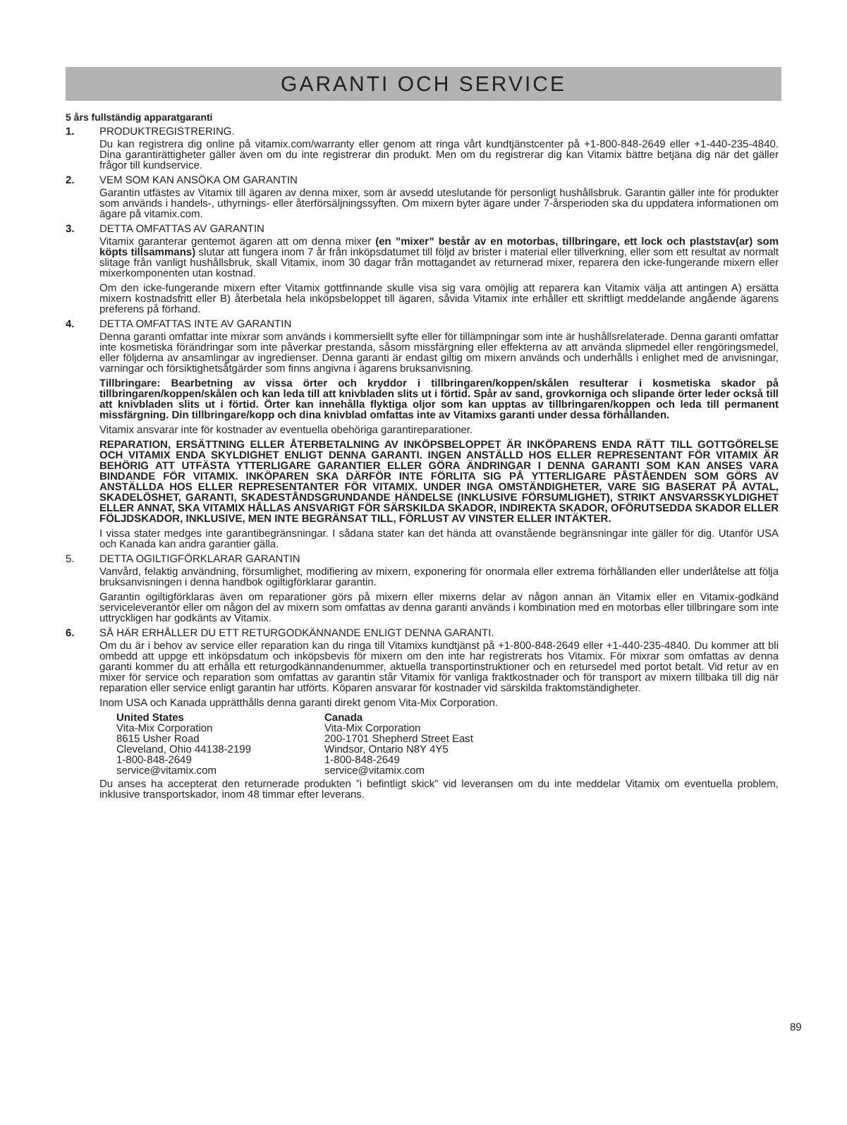GARANTI OCH SERVICE
5 års fullständig apparatgaranti
1. PRODUKTREGISTRERING.
Du kan registrera dig online på vitamix.com/warranty eller genom att ringa vårt kundtjänstcenter på +1-800-848-2649 eller +1-440-235-4840. Dina garantirättigheter gäller även om du inte registrerar din produkt. Men om du registrerar dig kan Vitamix bättre betjäna dig när det gäller frågor till kundservice.
2. VEM SOM KAN ANSÖKA OM GARANTIN
Garantin utfästes av Vitamix till ägaren av denna mixer, som är avsedd uteslutande för personligt hushållsbruk. Garantin gäller inte för produkter som används i handels-, uthyrnings- eller återförsäljningssyften. Om mixern byter ägare under 7-årsperioden ska du uppdatera informationen om ägare på vitamix.com.
3. DETTA OMFATTAS AV GARANTIN
Vitamix garanterar gentemot ägaren att om denna mixer (en ”mixer” består av en motorbas, tillbringare, ett lock och plaststav(ar) som köpts tillsammans) slutar att fungera inom 7 år från inköpsdatumet till följd av brister i material eller tillverkning, eller som ett resultat av normalt slitage från vanligt hushållsbruk, skall Vitamix, inom 30 dagar från mottagandet av returnerad mixer, reparera den icke-fungerande mixern eller mixerkomponenten utan kostnad.
Om den icke-fungerande mixern efter Vitamix gottfinnande skulle visa sig vara omöjlig att reparera kan Vitamix välja att antingen A) ersätta mixern kostnadsfritt eller B) återbetala hela inköpsbeloppet till ägaren, såvida Vitamix inte erhåller ett skriftligt meddelande angående ägarens preferens på förhand.
4. DETTA OMFATTAS INTE AV GARANTIN
Denna garanti omfattar inte mixrar som används i kommersiellt syfte eller för tillämpningar som inte är hushållsrelaterade. Denna garanti omfattar inte kosmetiska förändringar som inte påverkar prestanda, såsom missfärgning eller effekterna av att använda slipmedel eller rengöringsmedel, eller följderna av ansamlingar av ingredienser. Denna garanti är endast giltig om mixern används och underhålls i enlighet med de anvisningar, varningar och försiktighetsåtgärder som finns angivna i ägarens bruksanvisning.
Tillbringare: Bearbetning av vissa örter och kryddor i tillbringaren/koppen/skålen resulterar i kosmetiska skador på tillbringaren/koppen/skålen och kan leda till att knivbladen slits ut i förtid. Spår av sand, grovkorniga och slipande örter leder också till att knivbladen slits ut i förtid. Örter kan innehålla flyktiga oljor som kan upptas av tillbringaren/koppen och leda till permanent missfärgning. Din tillbringare/kopp och dina knivblad omfattas inte av Vitamixs garanti under dessa förhållanden.
Vitamix ansvarar inte för kostnader av eventuella obehöriga garantireparationer.
REPARATION, ERSÄTTNING ELLER ÅTERBETALNING AV INKÖPSBELOPPET ÄR INKÖPARENS ENDA RÄTT TILL GOTTGÖRELSE OCH VITAMIX ENDA SKYLDIGHET ENLIGT DENNA GARANTI. INGEN ANSTÄLLD HOS ELLER REPRESENTANT FÖR VITAMIX ÄR BEHÖRIG ATT UTFÄSTA YTTERLIGARE GARANTIER ELLER GÖRA ÄNDRINGAR I DENNA GARANTI SOM KAN ANSES VARA BINDANDE FÖR VITAMIX. INKÖPAREN SKA DÄRFÖR INTE FÖRLITA SIG PÅ YTTERLIGARE PÅSTÅENDEN SOM GÖRS AV ANSTÄLLDA HOS ELLER REPRESENTANTER FÖR VITAMIX. UNDER INGA OMSTÄNDIGHETER, VARE SIG BASERAT PÅ AVTAL, SKADELÖSHET, GARANTI, SKADESTÅNDSGRUNDANDE HÄNDELSE (INKLUSIVE FÖRSUMLIGHET), STRIKT ANSVARSSKYLDIGHET ELLER ANNAT, SKA VITAMIX HÅLLAS ANSVARIGT FÖR SÄRSKILDA SKADOR, INDIREKTA SKADOR, OFÖRUTSEDDA SKADOR ELLER FÖLJDSKADOR, INKLUSIVE, MEN INTE BEGRÄNSAT TILL, FÖRLUST AV VINSTER ELLER INTÄKTER.
I vissa stater medges inte garantibegränsningar. I sådana stater kan det hända att ovanstående begränsningar inte gäller för dig. Utanför USA och Kanada kan andra garantier gälla.
5. DETTA OGILTIGFÖRKLARAR GARANTIN
Vanvård, felaktig användning, försumlighet, modifiering av mixern, exponering för onormala eller extrema förhållanden eller underlåtelse att följa bruksanvisningen i denna handbok ogiltigförklarar garantin.
Garantin ogiltigförklaras även om reparationer görs på mixern eller mixerns delar av någon annan än Vitamix eller en Vitamix-godkänd serviceleverantör eller om någon del av mixern som omfattas av denna garanti används i kombination med en motorbas eller tillbringare som inte uttryckligen har godkänts av Vitamix.
6. SÅ HÄR ERHÅLLER DU ETT RETURGODKÄNNANDE ENLIGT DENNA GARANTI.
Om du är i behov av service eller reparation kan du ringa till Vitamixs kundtjänst på +1-800-848-2649 eller +1-440-235-4840. Du kommer att bli ombedd att uppge ett inköpsdatum och inköpsbevis för mixern om den inte har registrerats hos Vitamix. För mixrar som omfattas av denna garanti kommer du att erhålla ett returgodkännandenummer, aktuella transportinstruktioner och en retursedel med portot betalt. Vid retur av en mixer för service och reparation som omfattas av garantin står Vitamix för vanliga fraktkostnader och för transport av mixern tillbaka till dig när reparation eller service enligt garantin har utförts. Köparen ansvarar för kostnader vid särskilda fraktomständigheter.
Inom USA och Kanada upprätthålls denna garanti direkt genom Vita-Mix Corporation.
United States
Vita-Mix Corporation
8615 Usher Road
Cleveland, Ohio 44138-2199
1-800-848-2649
service@vitamix.com
Canada
Vita-Mix Corporation
200-1701 Shepherd Street East
Windsor, Ontario N8Y 4Y5
1-800-848-2649
service@vitamix.com
Du anses ha accepterat den returnerade produkten ”i befintligt skick” vid leveransen om du inte meddelar Vitamix om eventuella problem, inklusive transportskador, inom 48 timmar efter leverans.
89